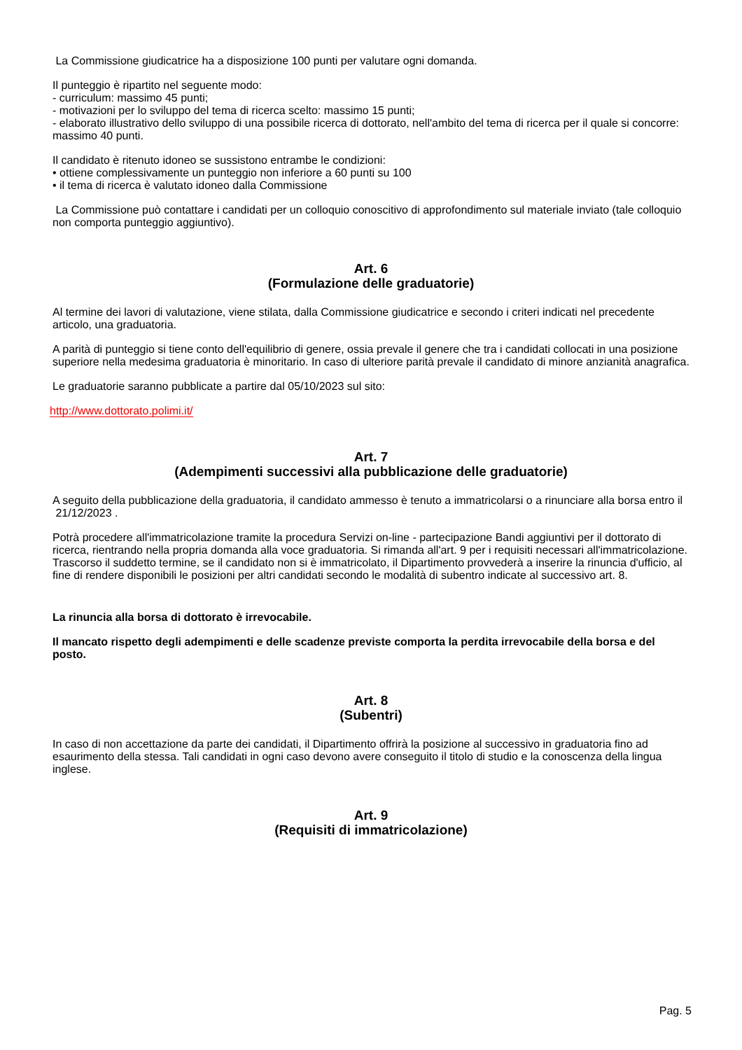La Commissione giudicatrice ha a disposizione 100 punti per valutare ogni domanda.
Il punteggio è ripartito nel seguente modo:
- curriculum: massimo 45 punti;
- motivazioni per lo sviluppo del tema di ricerca scelto: massimo 15 punti;
- elaborato illustrativo dello sviluppo di una possibile ricerca di dottorato, nell'ambito del tema di ricerca per il quale si concorre: massimo 40 punti.
Il candidato è ritenuto idoneo se sussistono entrambe le condizioni:
• ottiene complessivamente un punteggio non inferiore a 60 punti su 100
• il tema di ricerca è valutato idoneo dalla Commissione
La Commissione può contattare i candidati per un colloquio conoscitivo di approfondimento sul materiale inviato (tale colloquio non comporta punteggio aggiuntivo).
Art. 6
(Formulazione delle graduatorie)
Al termine dei lavori di valutazione, viene stilata, dalla Commissione giudicatrice e secondo i criteri indicati nel precedente articolo, una graduatoria.
A parità di punteggio si tiene conto dell'equilibrio di genere, ossia prevale il genere che tra i candidati collocati in una posizione superiore nella medesima graduatoria è minoritario. In caso di ulteriore parità prevale il candidato di minore anzianità anagrafica.
Le graduatorie saranno pubblicate a partire dal 05/10/2023 sul sito:
http://www.dottorato.polimi.it/
Art. 7
(Adempimenti successivi alla pubblicazione delle graduatorie)
A seguito della pubblicazione della graduatoria, il candidato ammesso è tenuto a immatricolarsi o a rinunciare alla borsa entro il 21/12/2023 .
Potrà procedere all'immatricolazione tramite la procedura Servizi on-line - partecipazione Bandi aggiuntivi per il dottorato di ricerca, rientrando nella propria domanda alla voce graduatoria. Si rimanda all'art. 9 per i requisiti necessari all'immatricolazione. Trascorso il suddetto termine, se il candidato non si è immatricolato, il Dipartimento provvederà a inserire la rinuncia d'ufficio, al fine di rendere disponibili le posizioni per altri candidati secondo le modalità di subentro indicate al successivo art. 8.
La rinuncia alla borsa di dottorato è irrevocabile.
Il mancato rispetto degli adempimenti e delle scadenze previste comporta la perdita irrevocabile della borsa e del posto.
Art. 8
(Subentri)
In caso di non accettazione da parte dei candidati, il Dipartimento offrirà la posizione al successivo in graduatoria fino ad esaurimento della stessa. Tali candidati in ogni caso devono avere conseguito il titolo di studio e la conoscenza della lingua inglese.
Art. 9
(Requisiti di immatricolazione)
Pag. 5